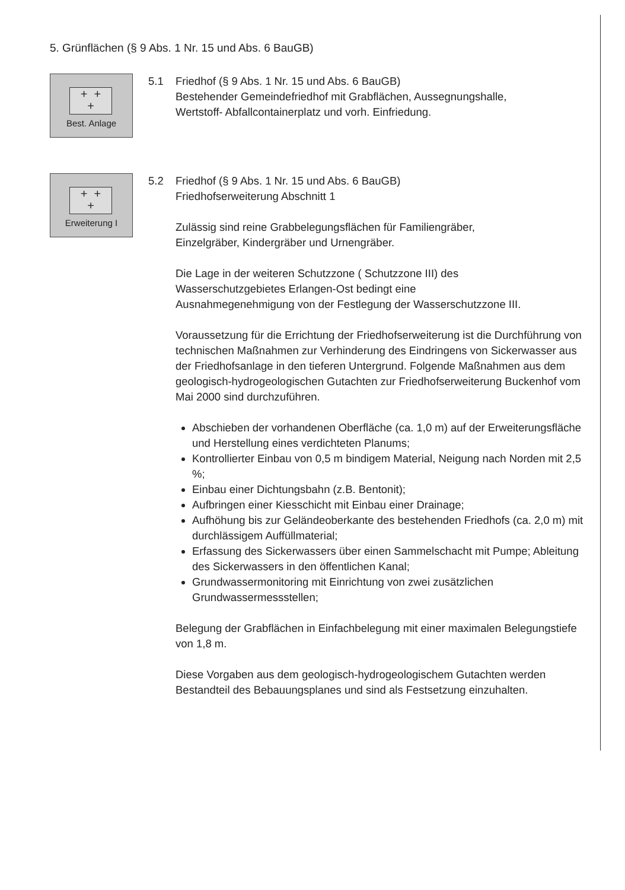5. Grünflächen (§ 9 Abs. 1 Nr. 15 und Abs. 6 BauGB)
+ +
+
Best. Anlage
5.1 Friedhof (§ 9 Abs. 1 Nr. 15 und Abs. 6 BauGB)
Bestehender Gemeindefriedhof mit Grabflächen, Aussegnungshalle,
Wertstoff- Abfallcontainerplatz und vorh. Einfriedung.
+ +
+
Erweiterung I
5.2 Friedhof (§ 9 Abs. 1 Nr. 15 und Abs. 6 BauGB)
Friedhofserweiterung Abschnitt 1
Zulässig sind reine Grabbelegungsflächen für Familiengräber,
Einzelgräber, Kindergräber und Urnengräber.
Die Lage in der weiteren Schutzzone ( Schutzzone III) des
Wasserschutzgebietes Erlangen-Ost bedingt eine
Ausnahmegenehmigung von der Festlegung der Wasserschutzzone III.
Voraussetzung für die Errichtung der Friedhofserweiterung ist die Durchführung von technischen Maßnahmen zur Verhinderung des Eindringens von Sickerwasser aus der Friedhofsanlage in den tieferen Untergrund. Folgende Maßnahmen aus dem geologisch-hydrogeologischen Gutachten zur Friedhofserweiterung Buckenhof vom Mai 2000 sind durchzuführen.
Abschieben der vorhandenen Oberfläche (ca. 1,0 m) auf der Erweiterungsfläche und Herstellung eines verdichteten Planums;
Kontrollierter Einbau von 0,5 m bindigem Material, Neigung nach Norden mit 2,5 %;
Einbau einer Dichtungsbahn (z.B. Bentonit);
Aufbringen einer Kiesschicht mit Einbau einer Drainage;
Aufhöhung bis zur Geländeoberkante des bestehenden Friedhofs (ca. 2,0 m) mit durchlässigem Auffüllmaterial;
Erfassung des Sickerwassers über einen Sammelschacht mit Pumpe; Ableitung des Sickerwassers in den öffentlichen Kanal;
Grundwassermonitoring mit Einrichtung von zwei zusätzlichen Grundwassermessstellen;
Belegung der Grabflächen in Einfachbelegung mit einer maximalen Belegungstiefe von 1,8 m.
Diese Vorgaben aus dem geologisch-hydrogeologischem Gutachten werden Bestandteil des Bebauungsplanes und sind als Festsetzung einzuhalten.